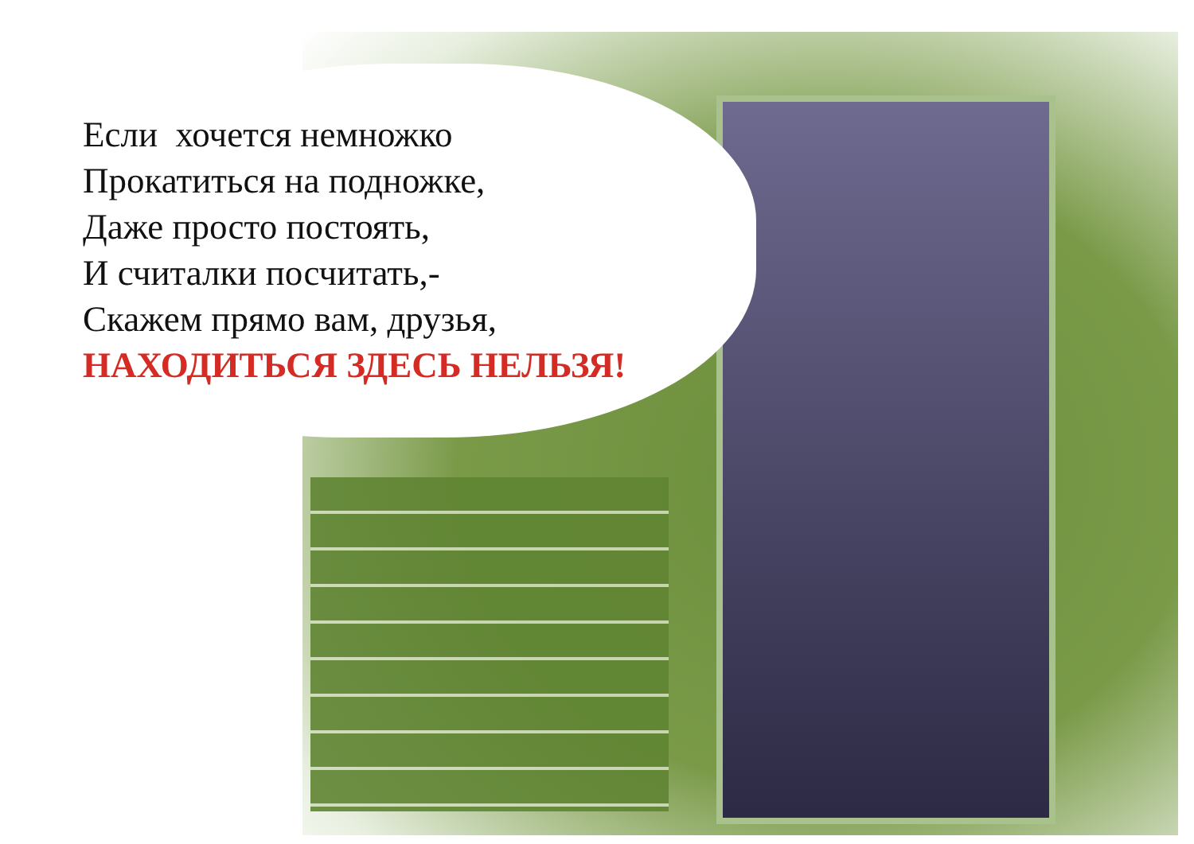Если хочется немножко
Прокатиться на подножке,
Даже просто постоять,
И считалки посчитать,-
Скажем прямо вам, друзья,
НАХОДИТЬСЯ ЗДЕСЬ НЕЛЬЗЯ!